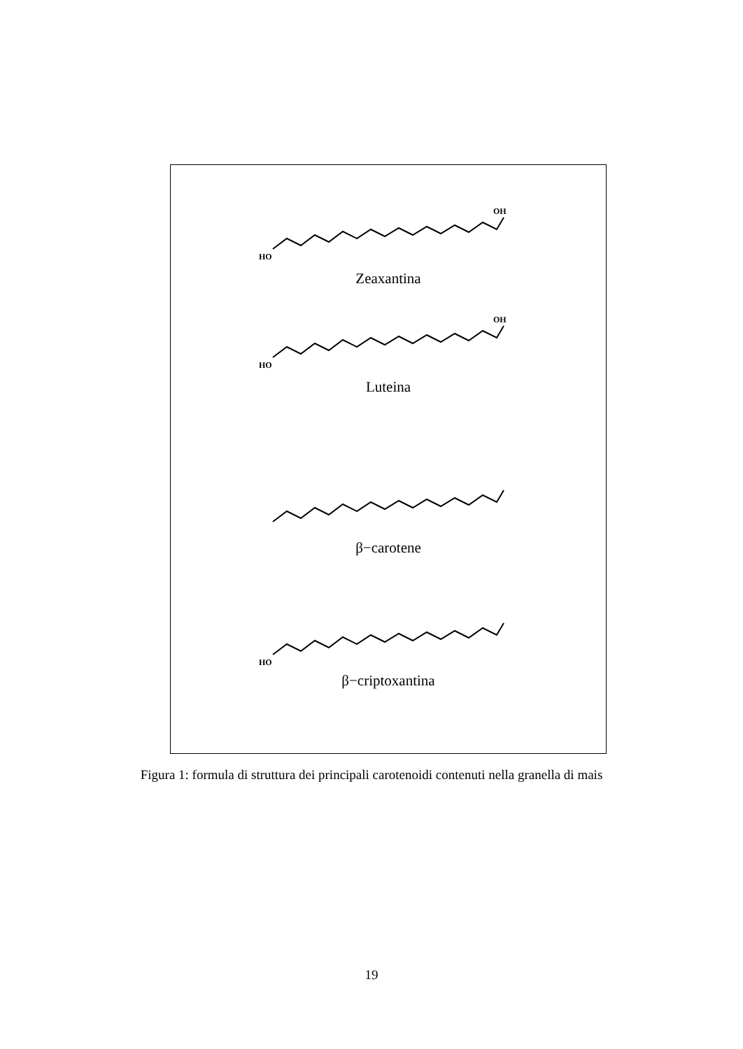HO
OH
Zeaxantina
HO
OH
Luteina
β−carotene
HO
β−criptoxantina
Figura 1: formula di struttura dei principali carotenoidi contenuti nella granella di mais
19